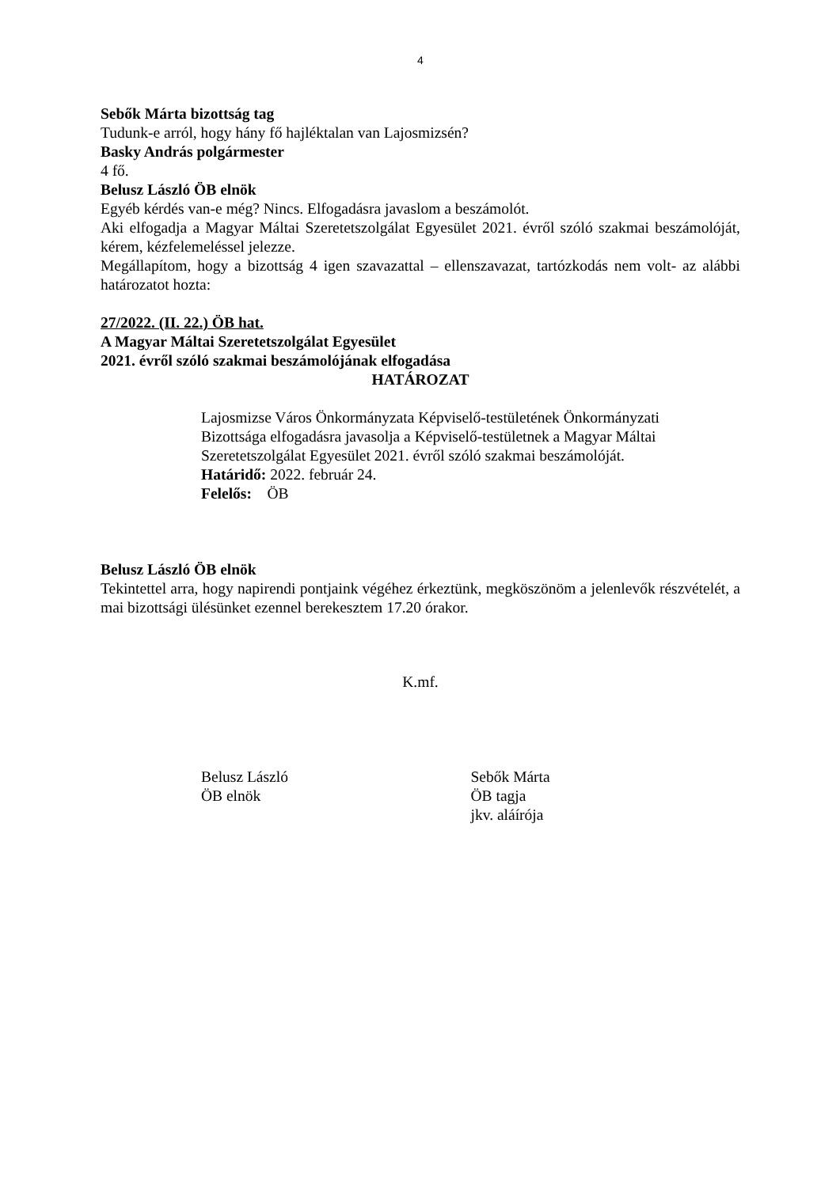4
Sebők Márta bizottság tag
Tudunk-e arról, hogy hány fő hajléktalan van Lajosmizsén?
Basky András polgármester
4 fő.
Belusz László ÖB elnök
Egyéb kérdés van-e még? Nincs. Elfogadásra javaslom a beszámolót.
Aki elfogadja a Magyar Máltai Szeretetszolgálat Egyesület 2021. évről szóló szakmai beszámolóját, kérem, kézfelemeléssel jelezze.
Megállapítom, hogy a bizottság 4 igen szavazattal – ellenszavazat, tartózkodás nem volt- az alábbi határozatot hozta:
27/2022. (II. 22.) ÖB hat.
A Magyar Máltai Szeretetszolgálat Egyesület
2021. évről szóló szakmai beszámolójának elfogadása
HATÁROZAT
Lajosmizse Város Önkormányzata Képviselő-testületének Önkormányzati Bizottsága elfogadásra javasolja a Képviselő-testületnek a Magyar Máltai Szeretetszolgálat Egyesület 2021. évről szóló szakmai beszámolóját.
Határidő: 2022. február 24.
Felelős: ÖB
Belusz László ÖB elnök
Tekintettel arra, hogy napirendi pontjaink végéhez érkeztünk, megköszönöm a jelenlevők részvételét, a mai bizottsági ülésünket ezennel berekesztem 17.20 órakor.
K.mf.
Belusz László
ÖB elnök
Sebők Márta
ÖB tagja
jkv. aláírója